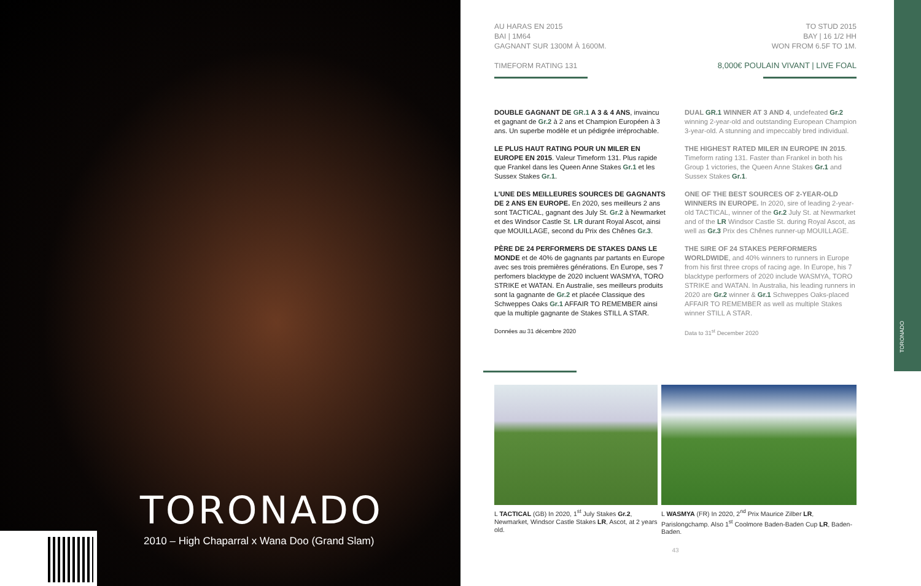TORONADO
2010 – High Chaparral x Wana Doo (Grand Slam)
TORONADO
AU HARAS EN 2015
BAI | 1M64
GAGNANT SUR 1300M À 1600M.
TIMEFORM RATING 131
TO STUD 2015
BAY | 16 1/2 HH
WON FROM 6.5F TO 1M.
8,000€ POULAIN VIVANT | LIVE FOAL
DOUBLE GAGNANT DE GR.1 A 3 & 4 ANS, invaincu et gagnant de Gr.2 à 2 ans et Champion Européen à 3 ans. Un superbe modèle et un pédigrée irréprochable.
LE PLUS HAUT RATING POUR UN MILER EN EUROPE EN 2015. Valeur Timeform 131. Plus rapide que Frankel dans les Queen Anne Stakes Gr.1 et les Sussex Stakes Gr.1.
L'UNE DES MEILLEURES SOURCES DE GAGNANTS DE 2 ANS EN EUROPE. En 2020, ses meilleurs 2 ans sont TACTICAL, gagnant des July St. Gr.2 à Newmarket et des Windsor Castle St. LR durant Royal Ascot, ainsi que MOUILLAGE, second du Prix des Chênes Gr.3.
PÈRE DE 24 PERFORMERS DE STAKES DANS LE MONDE et de 40% de gagnants par partants en Europe avec ses trois premières générations. En Europe, ses 7 perfomers blacktype de 2020 incluent WASMYA, TORO STRIKE et WATAN. En Australie, ses meilleurs produits sont la gagnante de Gr.2 et placée Classique des Schweppes Oaks Gr.1 AFFAIR TO REMEMBER ainsi que la multiple gagnante de Stakes STILL A STAR.
Données au 31 décembre 2020
DUAL GR.1 WINNER AT 3 AND 4, undefeated Gr.2 winning 2-year-old and outstanding European Champion 3-year-old. A stunning and impeccably bred individual.
THE HIGHEST RATED MILER IN EUROPE IN 2015. Timeform rating 131. Faster than Frankel in both his Group 1 victories, the Queen Anne Stakes Gr.1 and Sussex Stakes Gr.1.
ONE OF THE BEST SOURCES OF 2-YEAR-OLD WINNERS IN EUROPE. In 2020, sire of leading 2-year-old TACTICAL, winner of the Gr.2 July St. at Newmarket and of the LR Windsor Castle St. during Royal Ascot, as well as Gr.3 Prix des Chênes runner-up MOUILLAGE.
THE SIRE OF 24 STAKES PERFORMERS WORLDWIDE, and 40% winners to runners in Europe from his first three crops of racing age. In Europe, his 7 blacktype performers of 2020 include WASMYA, TORO STRIKE and WATAN. In Australia, his leading runners in 2020 are Gr.2 winner & Gr.1 Schweppes Oaks-placed AFFAIR TO REMEMBER as well as multiple Stakes winner STILL A STAR.
Data to 31<sup>st</sup> December 2020
L TACTICAL (GB) In 2020, 1<sup>st</sup> July Stakes Gr.2, Newmarket, Windsor Castle Stakes LR, Ascot, at 2 years old.
L WASMYA (FR) In 2020, 2<sup>nd</sup> Prix Maurice Zilber LR, Parislongchamp. Also 1<sup>st</sup> Coolmore Baden-Baden Cup LR, Baden-Baden.
43